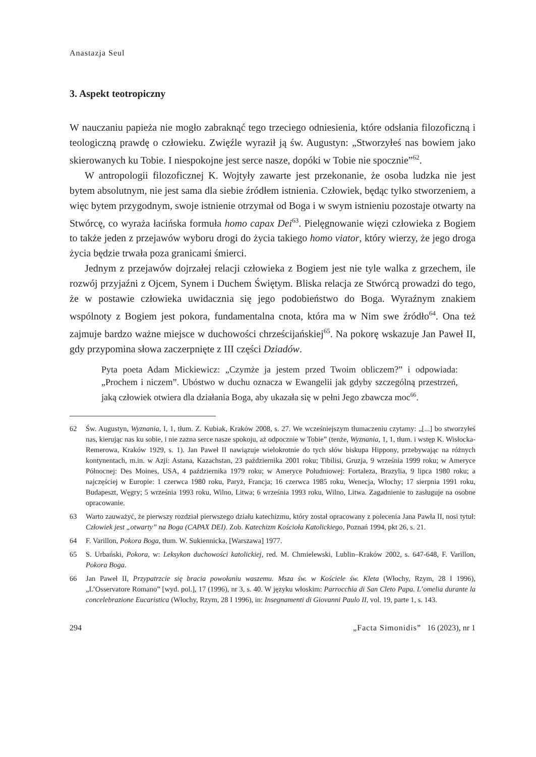Anastazja Seul
3. Aspekt teotropiczny
W nauczaniu papieża nie mogło zabraknąć tego trzeciego odniesienia, które odsłania filozoficzną i teologiczną prawdę o człowieku. Zwięźle wyraził ją św. Augustyn: „Stworzyłeś nas bowiem jako skierowanych ku Tobie. I niespokojne jest serce nasze, dopóki w Tobie nie spocznie”<sup>62</sup>.
W antropologii filozoficznej K. Wojtyły zawarte jest przekonanie, że osoba ludzka nie jest bytem absolutnym, nie jest sama dla siebie źródłem istnienia. Człowiek, będąc tylko stworzeniem, a więc bytem przygodnym, swoje istnienie otrzymał od Boga i w swym istnieniu pozostaje otwarty na Stwórcę, co wyraża łacińska formuła homo capax Dei<sup>63</sup>. Pielęgnowanie więzi człowieka z Bogiem to także jeden z przejawów wyboru drogi do życia takiego homo viator, który wierzy, że jego droga życia będzie trwała poza granicami śmierci.
Jednym z przejawów dojrzałej relacji człowieka z Bogiem jest nie tyle walka z grzechem, ile rozwój przyjaźni z Ojcem, Synem i Duchem Świętym. Bliska relacja ze Stwórcą prowadzi do tego, że w postawie człowieka uwidacznia się jego podobieństwo do Boga. Wyraźnym znakiem wspólnoty z Bogiem jest pokora, fundamentalna cnota, która ma w Nim swe źródło<sup>64</sup>. Ona też zajmuje bardzo ważne miejsce w duchowości chrześcijańskiej<sup>65</sup>. Na pokorę wskazuje Jan Paweł II, gdy przypomina słowa zaczerpnięte z III części Dziadów.
Pyta poeta Adam Mickiewicz: „Czymże ja jestem przed Twoim obliczem?” i odpowiada: „Prochem i niczem”. Ubóstwo w duchu oznacza w Ewangelii jak gdyby szczególną przestrzeń, jaką człowiek otwiera dla działania Boga, aby ukazała się w pełni Jego zbawcza moc<sup>66</sup>.
62 Św. Augustyn, Wyznania, I, 1, tłum. Z. Kubiak, Kraków 2008, s. 27. We wcześniejszym tłumaczeniu czytamy: „[...] bo stworzyłeś nas, kierując nas ku sobie, i nie zazna serce nasze spokoju, aż odpocznie w Tobie” (tenże, Wyznania, 1, 1, tłum. i wstęp K. Wisłocka-Remerowa, Kraków 1929, s. 1). Jan Paweł II nawiązuje wielokrotnie do tych słów biskupa Hippony, przebywając na różnych kontynentach, m.in. w Azji: Astana, Kazachstan, 23 października 2001 roku; Tibilisi, Gruzja, 9 września 1999 roku; w Ameryce Północnej: Des Moines, USA, 4 października 1979 roku; w Ameryce Południowej: Fortaleza, Brazylia, 9 lipca 1980 roku; a najczęściej w Europie: 1 czerwca 1980 roku, Paryż, Francja; 16 czerwca 1985 roku, Wenecja, Włochy; 17 sierpnia 1991 roku, Budapeszt, Węgry; 5 września 1993 roku, Wilno, Litwa; 6 września 1993 roku, Wilno, Litwa. Zagadnienie to zasługuje na osobne opracowanie.
63 Warto zauważyć, że pierwszy rozdział pierwszego działu katechizmu, który został opracowany z polecenia Jana Pawła II, nosi tytuł: Człowiek jest „otwarty” na Boga (CAPAX DEI). Zob. Katechizm Kościoła Katolickiego, Poznań 1994, pkt 26, s. 21.
64 F. Varillon, Pokora Boga, tłum. W. Sukiennicka, [Warszawa] 1977.
65 S. Urbański, Pokora, w: Leksykon duchowości katolickiej, red. M. Chmielewski, Lublin–Kraków 2002, s. 647-648, F. Varillon, Pokora Boga.
66 Jan Paweł II, Przypatrzcie się bracia powołaniu waszemu. Msza św. w Kościele św. Kleta (Włochy, Rzym, 28 I 1996), „L’Osservatore Romano” [wyd. pol.], 17 (1996), nr 3, s. 40. W języku włoskim: Parrocchia di San Cleto Papa. L’omelia durante la concelebrazione Eucaristica (Włochy, Rzym, 28 I 1996), in: Insegnamenti di Giovanni Paulo II, vol. 19, parte 1, s. 143.
294 „Facta Simonidis” 16 (2023), nr 1